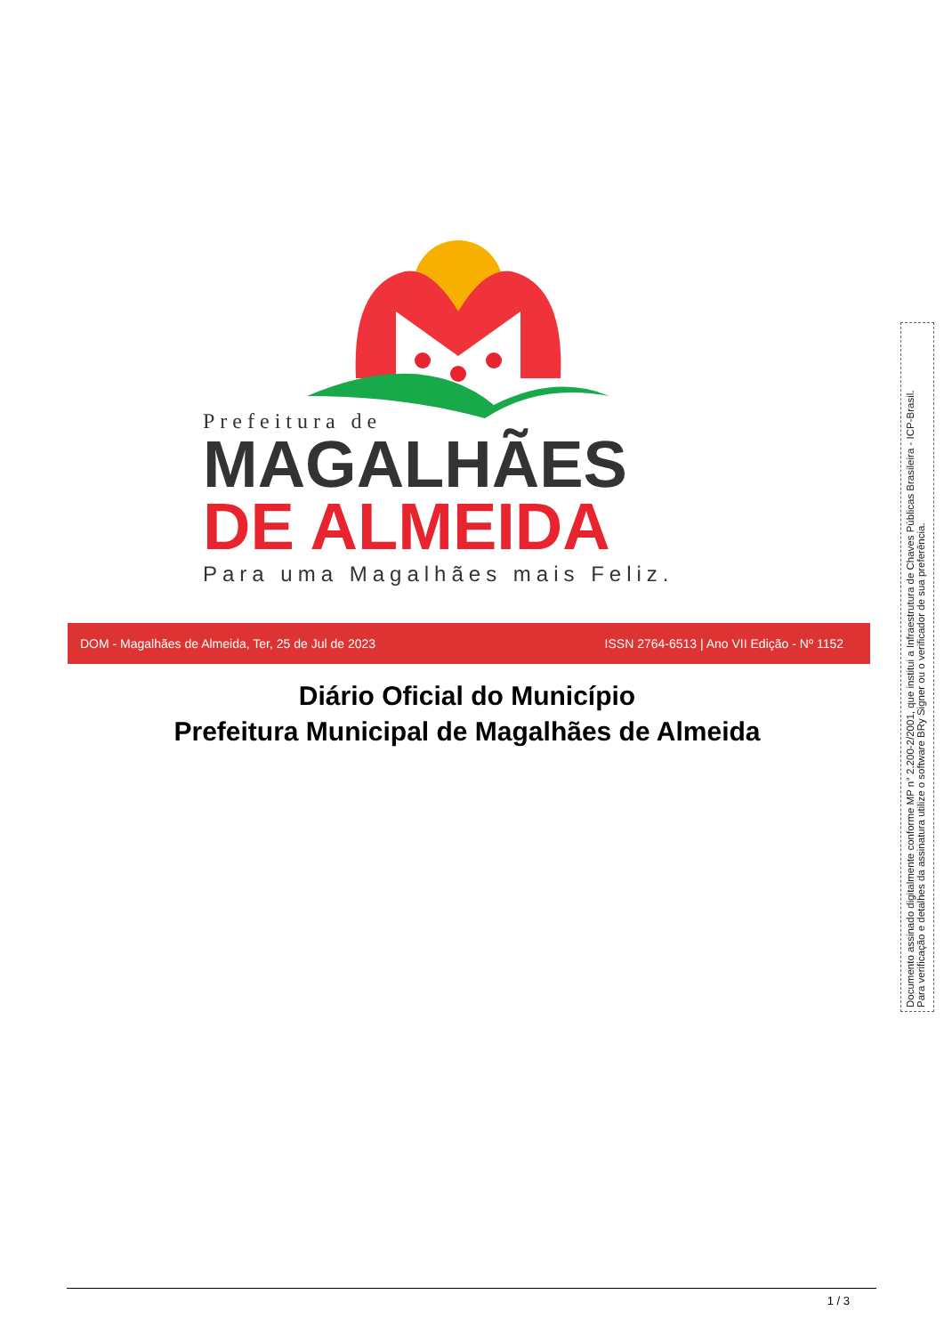Prefeitura de
MAGALHÃES
DE ALMEIDA
Para uma Magalhães mais Feliz.
DOM - Magalhães de Almeida, Ter, 25 de Jul de 2023 ISSN 2764-6513 | Ano VII Edição - Nº 1152
Diário Oficial do Município
Prefeitura Municipal de Magalhães de Almeida
Documento assinado digitalmente conforme MP n° 2.200-2/2001, que institui a Infraestrutura de Chaves Públicas Brasileira - ICP-Brasil.
Para verificação e detalhes da assinatura utilize o software BRy Signer ou o verificador de sua preferência.
1 / 3